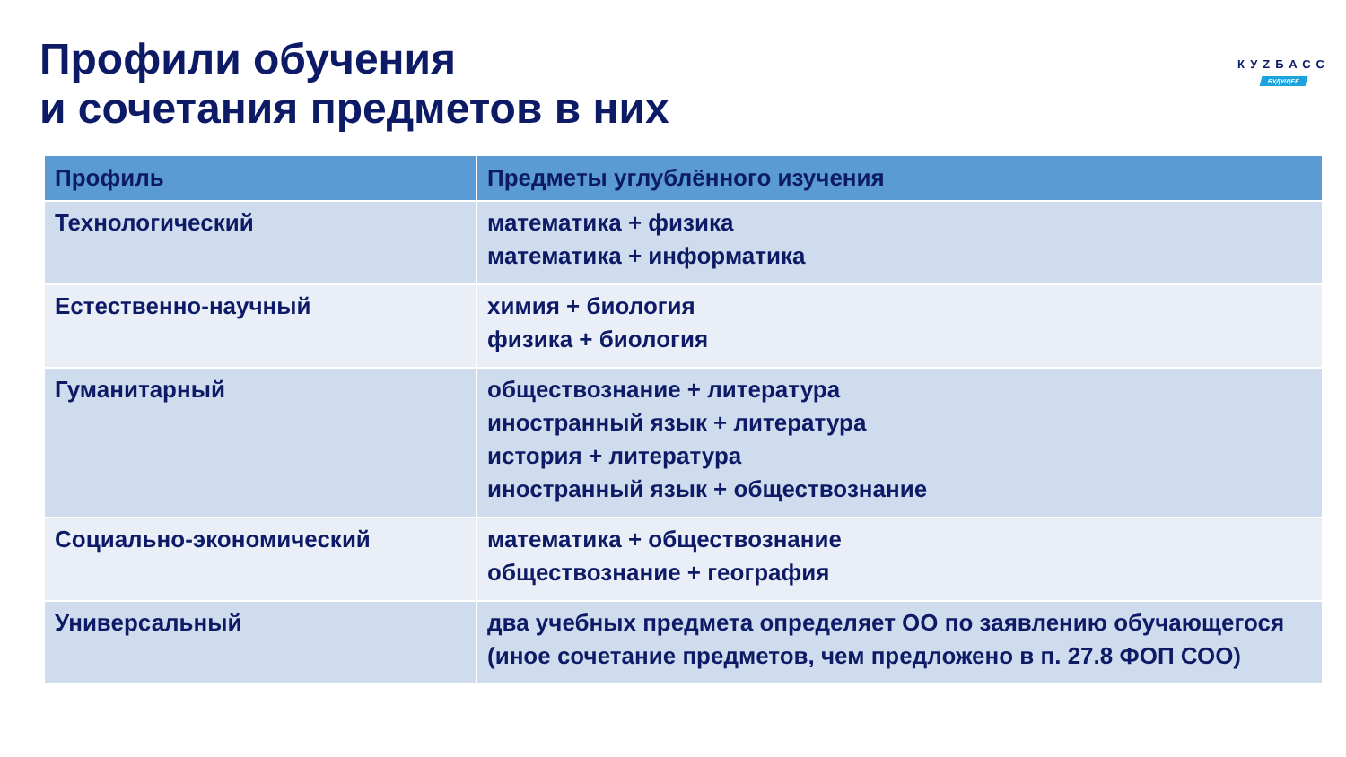Профили обучения
и сочетания предметов в них
КУZБАСС
БУДУЩЕЕ
| Профиль | Предметы углублённого изучения |
| --- | --- |
| Технологический | математика + физика математика + информатика |
| Естественно-научный | химия + биология физика + биология |
| Гуманитарный | обществознание + литература иностранный язык + литература история + литература иностранный язык + обществознание |
| Социально-экономический | математика + обществознание обществознание + география |
| Универсальный | два учебных предмета определяет ОО по заявлению обучающегося (иное сочетание предметов, чем предложено в п. 27.8 ФОП СОО) |